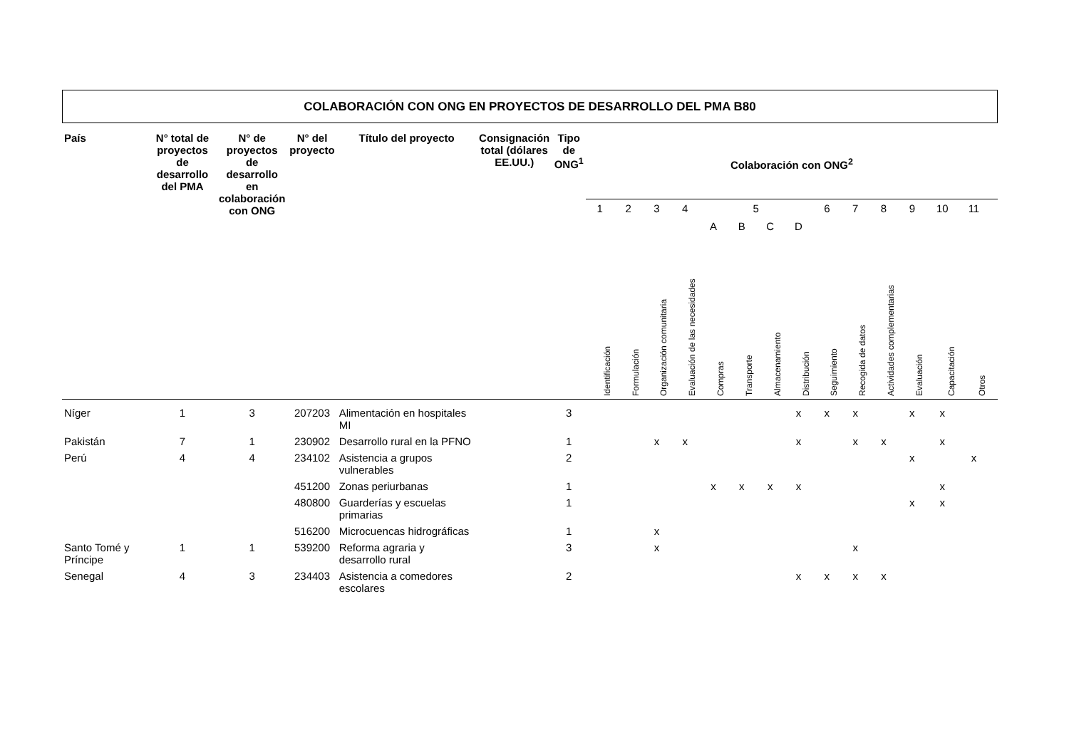COLABORACIÓN CON ONG EN PROYECTOS DE DESARROLLO DEL PMA B80
| País | N° total de proyectos de desarrollo del PMA | N° de proyectos de desarrollo en colaboración con ONG | N° del proyecto | Título del proyecto | Consignación total (dólares EE.UU.) | Tipo de ONG<sup>1</sup> | Colaboración con ONG<sup>2</sup> | | | | | | | | | | | | | | |
| --- | --- | --- | --- | --- | --- | --- | --- | --- | --- | --- | --- | --- | --- | --- | --- | --- | --- | --- | --- | --- | --- |
| | | | | | | | 1 | 2 | 3 | 4 | 5 | | | | 6 | 7 | 8 | 9 | 10 | 11 | |
| | | | | | | | | | | | A | B | C | D | | | | | | | |
| | | | | | | | Identificación | Formulación | Organización comunitaria | Evaluación de las necesidades | Compras | Transporte | Almacenamiento | Distribución | Seguimiento | Recogida de datos | Actividades complementarias | Evaluación | Capacitación | Otros | |
| Níger | 1 | 3 | 207203 | Alimentación en hospitales MI | | 3 | | | | | | | | x | x | x | | x | x | | |
| Pakistán | 7 | 1 | 230902 | Desarrollo rural en la PFNO | | 1 | | | x | x | | | | x | | x | x | | x | | |
| Perú | 4 | 4 | 234102 | Asistencia a grupos vulnerables | | 2 | | | | | | | | | | | | x | | x | |
| | | | 451200 | Zonas periurbanas | | 1 | | | | | x | x | x | x | | | | | x | | |
| | | | 480800 | Guarderías y escuelas primarias | | 1 | | | | | | | | | | | | x | x | | |
| | | | 516200 | Microcuencas hidrográficas | | 1 | | | x | | | | | | | | | | | | |
| Santo Tomé y Príncipe | 1 | 1 | 539200 | Reforma agraria y desarrollo rural | | 3 | | | x | | | | | | | x | | | | | |
| Senegal | 4 | 3 | 234403 | Asistencia a comedores escolares | | 2 | | | | | | | | x | x | x | x | | | | |